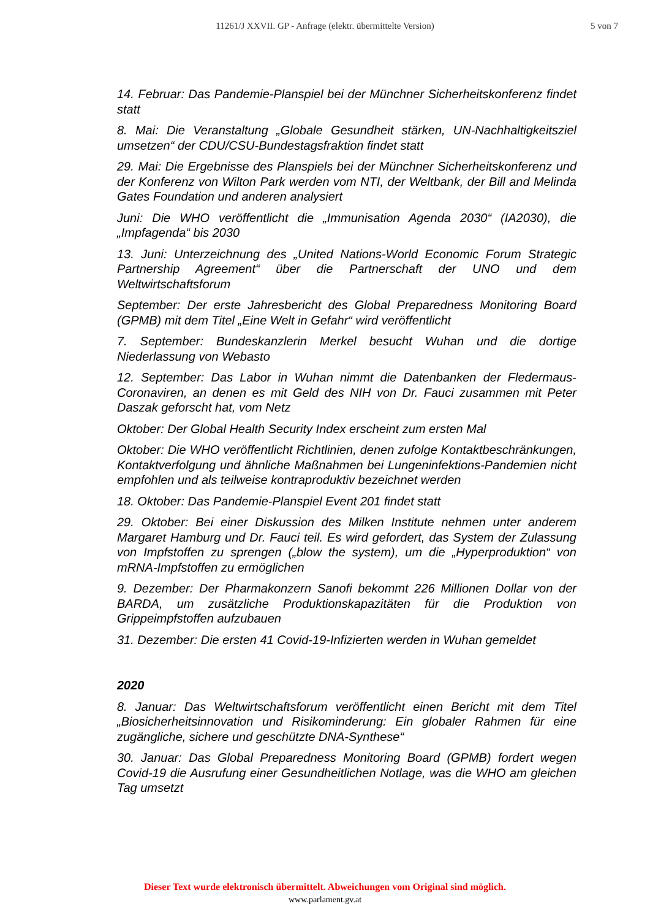11261/J XXVII. GP - Anfrage (elektr. übermittelte Version)
5 von 7
14. Februar: Das Pandemie-Planspiel bei der Münchner Sicherheitskonferenz findet statt
8. Mai: Die Veranstaltung „Globale Gesundheit stärken, UN-Nachhaltigkeitsziel umsetzen“ der CDU/CSU-Bundestagsfraktion findet statt
29. Mai: Die Ergebnisse des Planspiels bei der Münchner Sicherheitskonferenz und der Konferenz von Wilton Park werden vom NTI, der Weltbank, der Bill and Melinda Gates Foundation und anderen analysiert
Juni: Die WHO veröffentlicht die „Immunisation Agenda 2030“ (IA2030), die „Impfagenda“ bis 2030
13. Juni: Unterzeichnung des „United Nations-World Economic Forum Strategic Partnership Agreement“ über die Partnerschaft der UNO und dem Weltwirtschaftsforum
September: Der erste Jahresbericht des Global Preparedness Monitoring Board (GPMB) mit dem Titel „Eine Welt in Gefahr“ wird veröffentlicht
7. September: Bundeskanzlerin Merkel besucht Wuhan und die dortige Niederlassung von Webasto
12. September: Das Labor in Wuhan nimmt die Datenbanken der Fledermaus-Coronaviren, an denen es mit Geld des NIH von Dr. Fauci zusammen mit Peter Daszak geforscht hat, vom Netz
Oktober: Der Global Health Security Index erscheint zum ersten Mal
Oktober: Die WHO veröffentlicht Richtlinien, denen zufolge Kontaktbeschränkungen, Kontaktverfolgung und ähnliche Maßnahmen bei Lungeninfektions-Pandemien nicht empfohlen und als teilweise kontraproduktiv bezeichnet werden
18. Oktober: Das Pandemie-Planspiel Event 201 findet statt
29. Oktober: Bei einer Diskussion des Milken Institute nehmen unter anderem Margaret Hamburg und Dr. Fauci teil. Es wird gefordert, das System der Zulassung von Impfstoffen zu sprengen („blow the system), um die „Hyperproduktion“ von mRNA-Impfstoffen zu ermöglichen
9. Dezember: Der Pharmakonzern Sanofi bekommt 226 Millionen Dollar von der BARDA, um zusätzliche Produktionskapazitäten für die Produktion von Grippeimpfstoffen aufzubauen
31. Dezember: Die ersten 41 Covid-19-Infizierten werden in Wuhan gemeldet
2020
8. Januar: Das Weltwirtschaftsforum veröffentlicht einen Bericht mit dem Titel „Biosicherheitsinnovation und Risikominderung: Ein globaler Rahmen für eine zugängliche, sichere und geschützte DNA-Synthese“
30. Januar: Das Global Preparedness Monitoring Board (GPMB) fordert wegen Covid-19 die Ausrufung einer Gesundheitlichen Notlage, was die WHO am gleichen Tag umsetzt
Dieser Text wurde elektronisch übermittelt. Abweichungen vom Original sind möglich.
www.parlament.gv.at